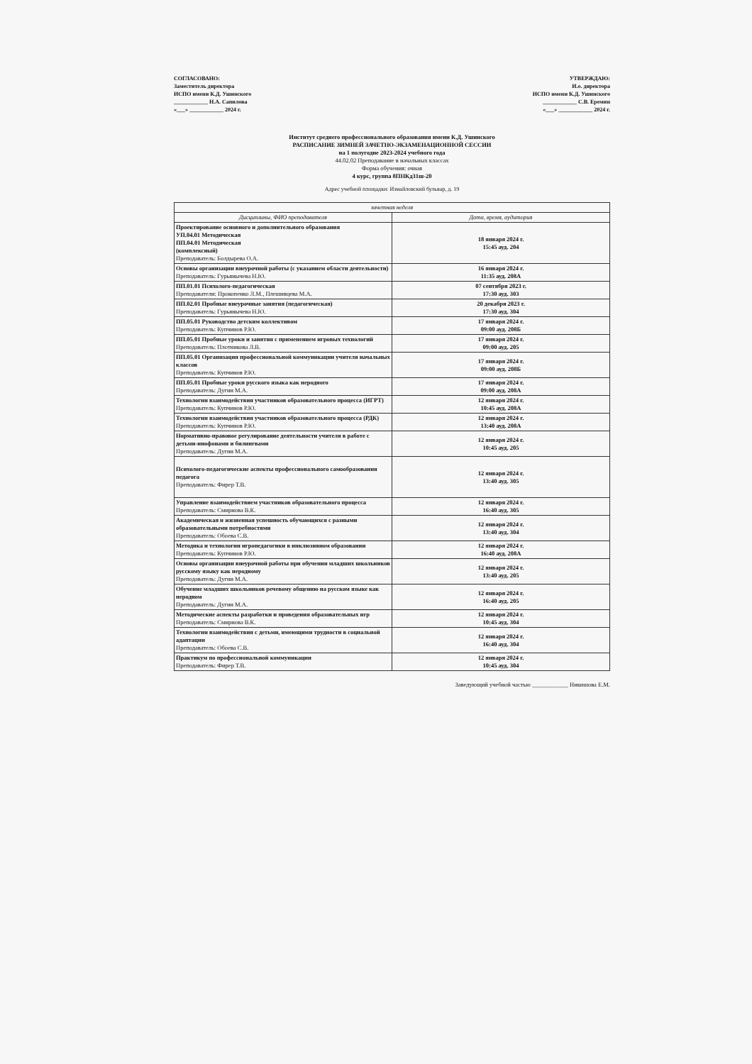СОГЛАСОВАНО:
Заместитель директора
ИСПО имени К.Д. Ушинского
____________ Н.А. Сапилова
«___» ____________ 2024 г.
УТВЕРЖДАЮ:
И.о. директора
ИСПО имени К.Д. Ушинского
____________ С.В. Еремин
«___» ____________ 2024 г.
Институт среднего профессионального образования имени К.Д. Ушинского
РАСПИСАНИЕ ЗИМНЕЙ ЗАЧЕТНО-ЭКЗАМЕНАЦИОННОЙ СЕССИИ
на 1 полугодие 2023-2024 учебного года
44.02.02 Преподавание в начальных классах
Форма обучения: очная
4 курс, группа 8ПНКд31ш-20
Адрес учебной площадки: Измайловский бульвар, д. 19
| зачетная неделя | |
| --- | --- |
| Дисциплины, ФИО преподавателя | Дата, время, аудитория |
| Проектирование основного и дополнительного образования УП.04.01 Методическая ПП.04.01 Методическая (комплексный) Преподаватель: Болдырева О.А. | 18 января 2024 г. 15:45 ауд. 204 |
| Основы организации внеурочной работы (с указанием области деятельности) Преподаватель: Гурьянычева Н.Ю. | 16 января 2024 г. 11:35 ауд. 208А |
| ПП.01.01 Психолого-педагогическая Преподаватели: Прокопенко Л.М., Плешивцева М.А. | 07 сентября 2023 г. 17:30 ауд. 303 |
| ПП.02.01 Пробные внеурочные занятия (педагогическая) Преподаватель: Гурьянычева Н.Ю. | 20 декабря 2023 г. 17:30 ауд. 304 |
| ПП.05.01 Руководство детским коллективом Преподаватель: Купчинов Р.Ю. | 17 января 2024 г. 09:00 ауд. 208Б |
| ПП.05.01 Пробные уроки и занятия с применением игровых технологий Преподаватель: Плотникова Л.В. | 17 января 2024 г. 09:00 ауд. 205 |
| ПП.05.01 Организация профессиональной коммуникации учителя начальных классов Преподаватель: Купчинов Р.Ю. | 17 января 2024 г. 09:00 ауд. 208Б |
| ПП.05.01 Пробные уроки русского языка как неродного Преподаватель: Дугин М.А. | 17 января 2024 г. 09:00 ауд. 208А |
| Технологии взаимодействия участников образовательного процесса (ИГРТ) Преподаватель: Купчинов Р.Ю. | 12 января 2024 г. 10:45 ауд. 208А |
| Технологии взаимодействия участников образовательного процесса (РДК) Преподаватель: Купчинов Р.Ю. | 12 января 2024 г. 13:40 ауд. 208А |
| Нормативно-правовое регулирование деятельности учителя в работе с детьми-инофонами и билингвами Преподаватель: Дугин М.А. | 12 января 2024 г. 10:45 ауд. 205 |
| Психолого-педагогические аспекты профессионального самообразования педагога Преподаватель: Фирер Т.В. | 12 января 2024 г. 13:40 ауд. 305 |
| Управление взаимодействием участников образовательного процесса Преподаватель: Смирнова В.К. | 12 января 2024 г. 16:40 ауд. 305 |
| Академическая и жизненная успешность обучающихся с разными образовательными потребностями Преподаватель: Обоева С.В. | 12 января 2024 г. 13:40 ауд. 304 |
| Методика и технологии игропедагогики в инклюзивном образовании Преподаватель: Купчинов Р.Ю. | 12 января 2024 г. 16:40 ауд. 208А |
| Основы организации внеурочной работы при обучении младших школьников русскому языку как неродному Преподаватель: Дугин М.А. | 12 января 2024 г. 13:40 ауд. 205 |
| Обучение младших школьников речевому общению на русском языке как неродном Преподаватель: Дугин М.А. | 12 января 2024 г. 16:40 ауд. 205 |
| Методические аспекты разработки и проведения образовательных игр Преподаватель: Смирнова В.К. | 12 января 2024 г. 10:45 ауд. 304 |
| Технологии взаимодействия с детьми, имеющими трудности в социальной адаптации Преподаватель: Обоева С.В. | 12 января 2024 г. 16:40 ауд. 304 |
| Практикум по профессиональной коммуникации Преподаватель: Фирер Т.В. | 12 января 2024 г. 10:45 ауд. 304 |
Заведующий учебной частью ____________ Никишова Е.М.